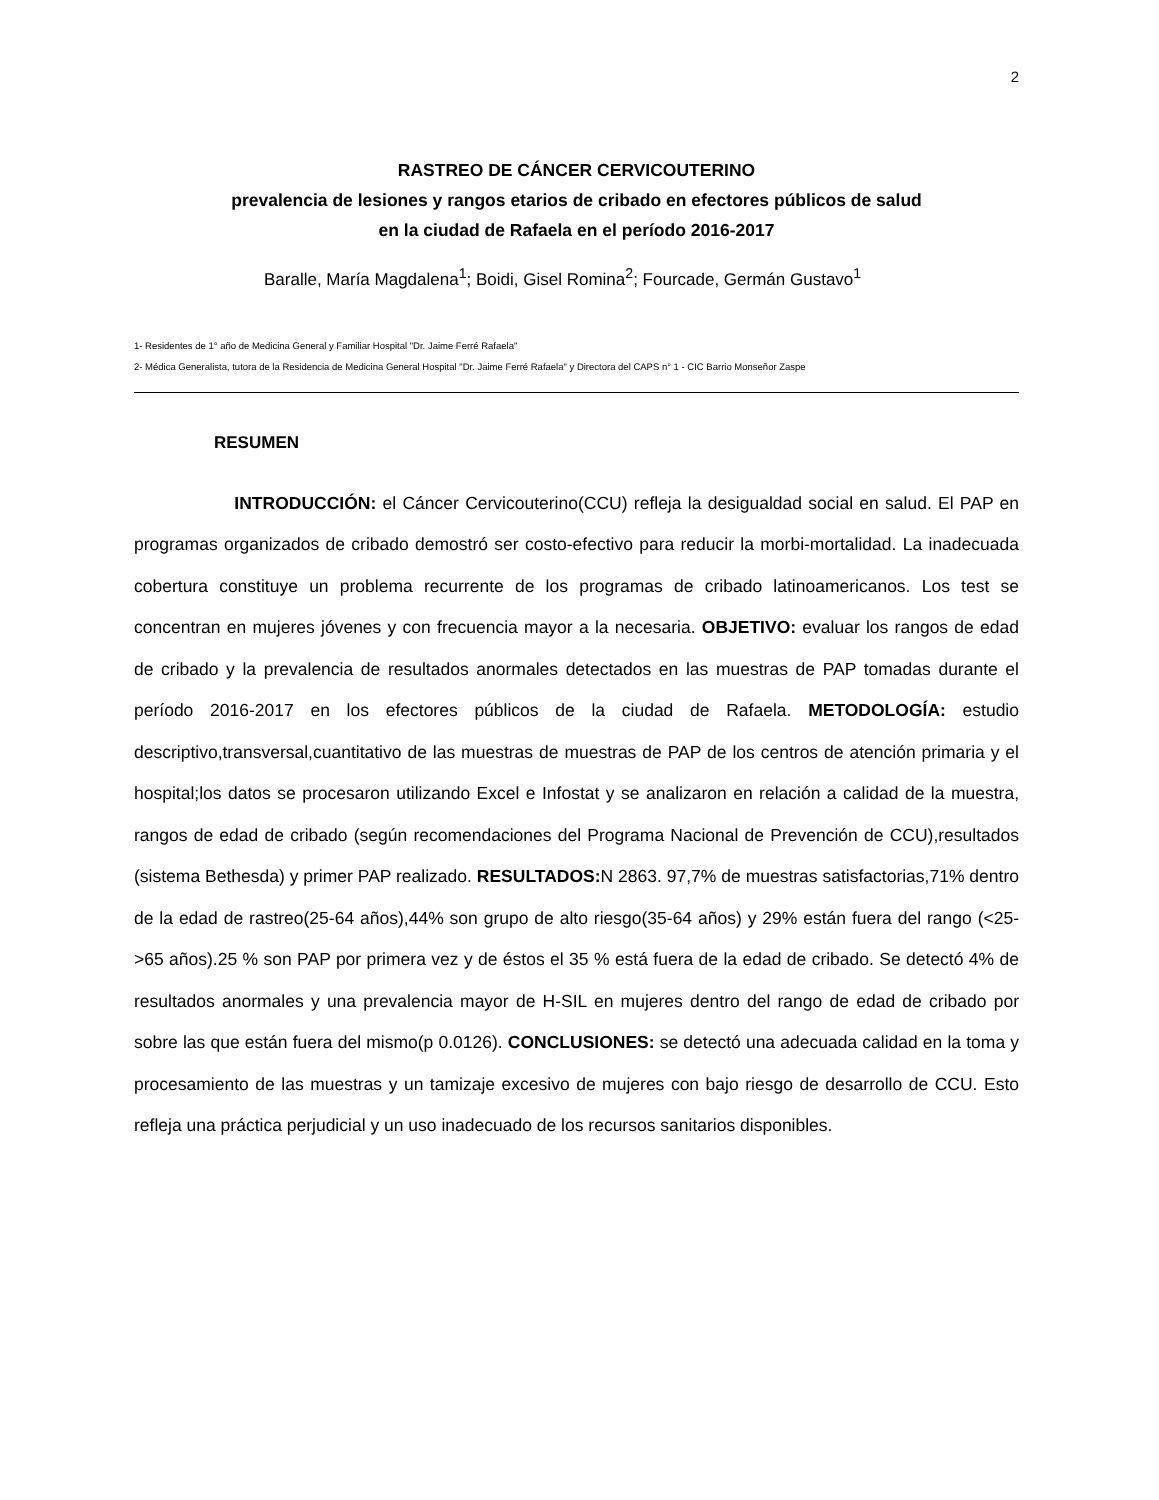2
RASTREO DE CÁNCER CERVICOUTERINO
prevalencia de lesiones y rangos etarios de cribado en efectores públicos de salud
en la ciudad de Rafaela en el período 2016-2017
Baralle, María Magdalena<sup>1</sup>; Boidi, Gisel Romina<sup>2</sup>; Fourcade, Germán Gustavo<sup>1</sup>
1- Residentes de 1° año de Medicina General y Familiar Hospital "Dr. Jaime Ferré Rafaela"
2- Médica Generalista, tutora de la Residencia de Medicina General Hospital "Dr. Jaime Ferré Rafaela" y Directora del CAPS n° 1 - CIC Barrio Monseñor Zaspe
RESUMEN
INTRODUCCIÓN: el Cáncer Cervicouterino(CCU) refleja la desigualdad social en salud. El PAP en programas organizados de cribado demostró ser costo-efectivo para reducir la morbi-mortalidad. La inadecuada cobertura constituye un problema recurrente de los programas de cribado latinoamericanos. Los test se concentran en mujeres jóvenes y con frecuencia mayor a la necesaria. OBJETIVO: evaluar los rangos de edad de cribado y la prevalencia de resultados anormales detectados en las muestras de PAP tomadas durante el período 2016-2017 en los efectores públicos de la ciudad de Rafaela. METODOLOGÍA: estudio descriptivo,transversal,cuantitativo de las muestras de muestras de PAP de los centros de atención primaria y el hospital;los datos se procesaron utilizando Excel e Infostat y se analizaron en relación a calidad de la muestra, rangos de edad de cribado (según recomendaciones del Programa Nacional de Prevención de CCU),resultados (sistema Bethesda) y primer PAP realizado. RESULTADOS: N 2863. 97,7% de muestras satisfactorias,71% dentro de la edad de rastreo(25-64 años),44% son grupo de alto riesgo(35-64 años) y 29% están fuera del rango (<25->65 años).25 % son PAP por primera vez y de éstos el 35 % está fuera de la edad de cribado. Se detectó 4% de resultados anormales y una prevalencia mayor de H-SIL en mujeres dentro del rango de edad de cribado por sobre las que están fuera del mismo(p 0.0126). CONCLUSIONES: se detectó una adecuada calidad en la toma y procesamiento de las muestras y un tamizaje excesivo de mujeres con bajo riesgo de desarrollo de CCU. Esto refleja una práctica perjudicial y un uso inadecuado de los recursos sanitarios disponibles.